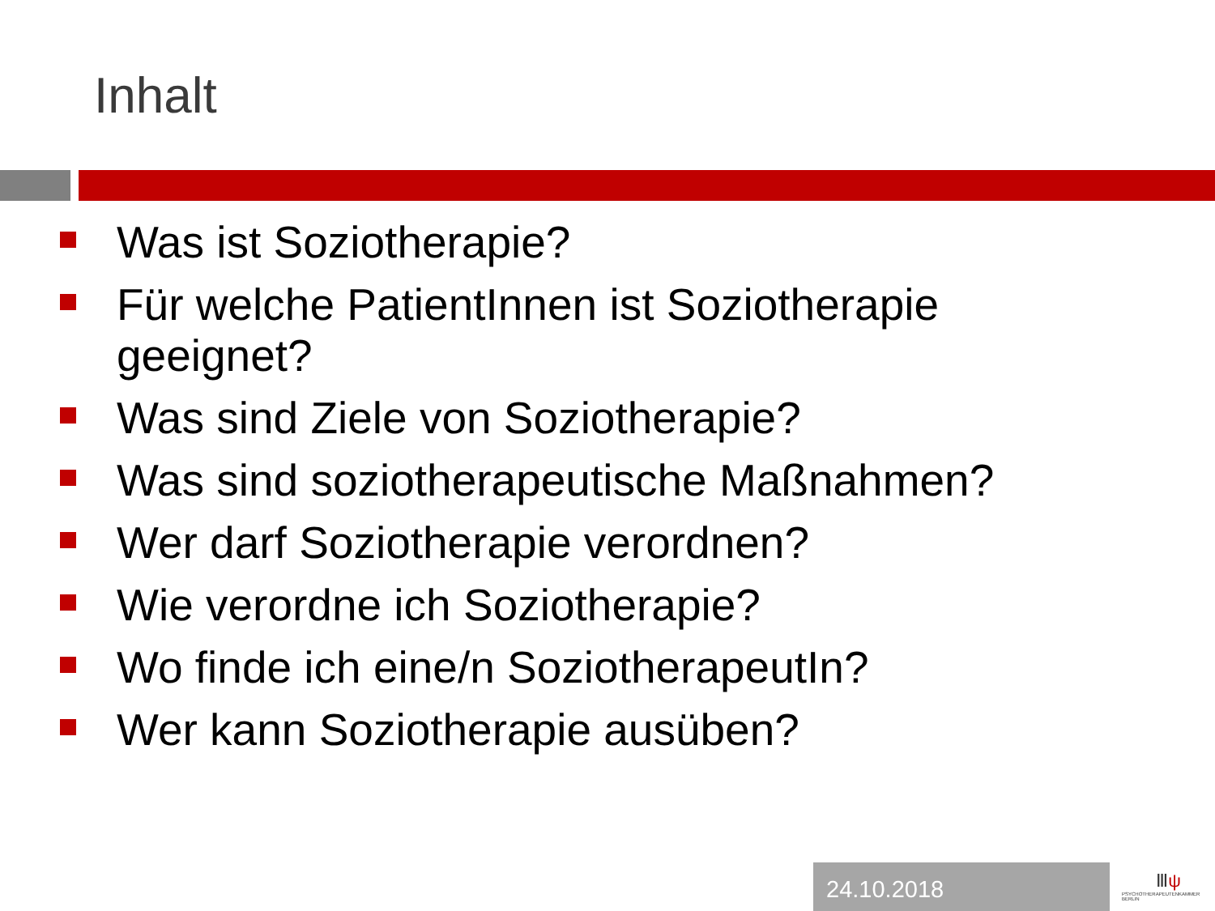Inhalt
Was ist Soziotherapie?
Für welche PatientInnen ist Soziotherapie geeignet?
Was sind Ziele von Soziotherapie?
Was sind soziotherapeutische Maßnahmen?
Wer darf Soziotherapie verordnen?
Wie verordne ich Soziotherapie?
Wo finde ich eine/n SoziotherapeutIn?
Wer kann Soziotherapie ausüben?
24.10.2018
Ⅲψ
PSYCHOTHERAPEUTENKAMMER BERLIN